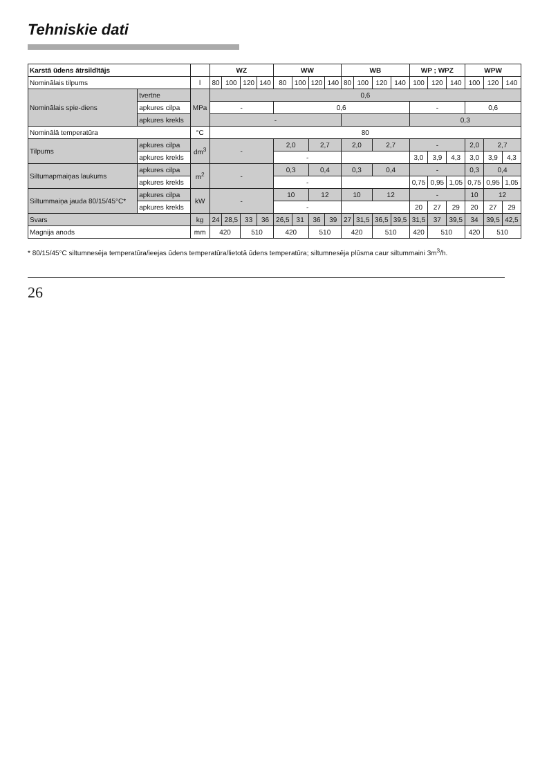Tehniskie dati
| Karstā ūdens ātrsildītājs | | | WZ | | | | WW | | | | WB | | | | WP ; WPZ | | | WPW | | |
| --- | --- | --- | --- | --- | --- | --- | --- | --- | --- | --- | --- | --- | --- | --- | --- | --- | --- | --- | --- | --- |
| Nominālais tilpums | | l | 80 | 100 | 120 | 140 | 80 | 100 | 120 | 140 | 80 | 100 | 120 | 140 | 100 | 120 | 140 | 100 | 120 | 140 |
| Nominālais spie-diens | tvertne | MPa | 0,6 | | | | | | | | | | | | | | | | | |
| | apkures cilpa | | - | | | | 0,6 | | | | | | | | - | | | 0,6 | | |
| | apkures krekls | | - | | | | | | | | | | | | 0,3 | | | | | |
| Nominālā temperatūra | | °C | 80 | | | | | | | | | | | | | | | | | |
| Tilpums | apkures cilpa | dm<sup>3</sup> | - | | | | 2,0 | | 2,7 | | 2,0 | | 2,7 | | - | | | 2,0 | 2,7 | |
| | apkures krekls | | | | | | - | | | | | | | | 3,0 | 3,9 | 4,3 | 3,0 | 3,9 | 4,3 |
| Siltumapmaiņas laukums | apkures cilpa | m<sup>2</sup> | - | | | | 0,3 | | 0,4 | | 0,3 | | 0,4 | | - | | | 0,3 | 0,4 | |
| | apkures krekls | | | | | | - | | | | | | | | 0,75 | 0,95 | 1,05 | 0,75 | 0,95 | 1,05 |
| Siltummaiņa jauda 80/15/45°C* | apkures cilpa | kW | - | | | | 10 | | 12 | | 10 | | 12 | | - | | | 10 | 12 | |
| | apkures krekls | | | | | | - | | | | | | | | 20 | 27 | 29 | 20 | 27 | 29 |
| Svars | | kg | 24 | 28,5 | 33 | 36 | 26,5 | 31 | 36 | 39 | 27 | 31,5 | 36,5 | 39,5 | 31,5 | 37 | 39,5 | 34 | 39,5 | 42,5 |
| Magnija anods | | mm | 420 | | 510 | | 420 | | 510 | | 420 | | 510 | | 420 | 510 | | 420 | 510 | |
* 80/15/45°C siltumnesēja temperatūra/ieejas ūdens temperatūra/lietotā ūdens temperatūra; siltumnesēja plūsma caur siltummaini 3m<sup>3</sup>/h.
26